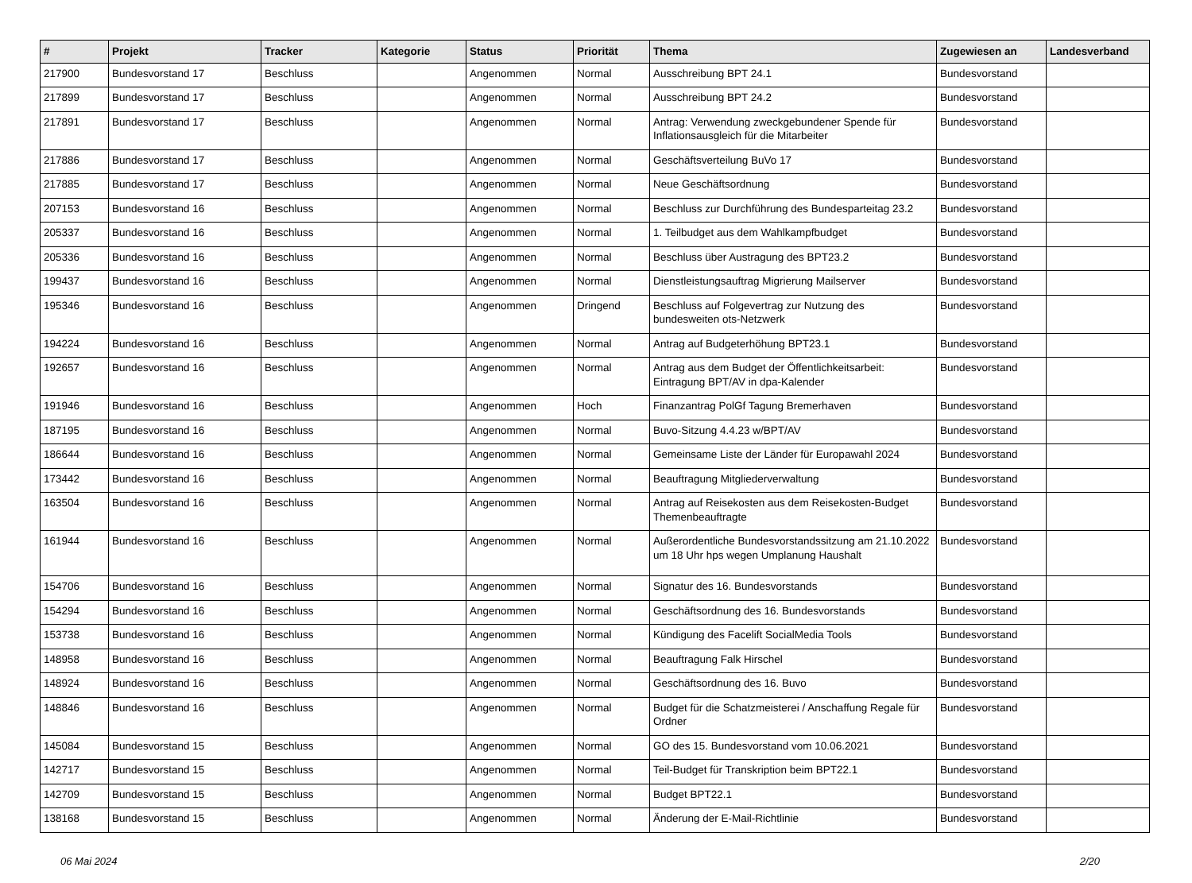| # | Projekt | Tracker | Kategorie | Status | Priorität | Thema | Zugewiesen an | Landesverband |
| --- | --- | --- | --- | --- | --- | --- | --- | --- |
| 217900 | Bundesvorstand 17 | Beschluss | | Angenommen | Normal | Ausschreibung BPT 24.1 | Bundesvorstand | |
| 217899 | Bundesvorstand 17 | Beschluss | | Angenommen | Normal | Ausschreibung BPT 24.2 | Bundesvorstand | |
| 217891 | Bundesvorstand 17 | Beschluss | | Angenommen | Normal | Antrag: Verwendung zweckgebundener Spende für Inflationsausgleich für die Mitarbeiter | Bundesvorstand | |
| 217886 | Bundesvorstand 17 | Beschluss | | Angenommen | Normal | Geschäftsverteilung BuVo 17 | Bundesvorstand | |
| 217885 | Bundesvorstand 17 | Beschluss | | Angenommen | Normal | Neue Geschäftsordnung | Bundesvorstand | |
| 207153 | Bundesvorstand 16 | Beschluss | | Angenommen | Normal | Beschluss zur Durchführung des Bundesparteitag 23.2 | Bundesvorstand | |
| 205337 | Bundesvorstand 16 | Beschluss | | Angenommen | Normal | 1. Teilbudget aus dem Wahlkampfbudget | Bundesvorstand | |
| 205336 | Bundesvorstand 16 | Beschluss | | Angenommen | Normal | Beschluss über Austragung des BPT23.2 | Bundesvorstand | |
| 199437 | Bundesvorstand 16 | Beschluss | | Angenommen | Normal | Dienstleistungsauftrag Migrierung Mailserver | Bundesvorstand | |
| 195346 | Bundesvorstand 16 | Beschluss | | Angenommen | Dringend | Beschluss auf Folgevertrag zur Nutzung des bundesweiten ots-Netzwerk | Bundesvorstand | |
| 194224 | Bundesvorstand 16 | Beschluss | | Angenommen | Normal | Antrag auf Budgeterhöhung BPT23.1 | Bundesvorstand | |
| 192657 | Bundesvorstand 16 | Beschluss | | Angenommen | Normal | Antrag aus dem Budget der Öffentlichkeitsarbeit: Eintragung BPT/AV in dpa-Kalender | Bundesvorstand | |
| 191946 | Bundesvorstand 16 | Beschluss | | Angenommen | Hoch | Finanzantrag PolGf Tagung Bremerhaven | Bundesvorstand | |
| 187195 | Bundesvorstand 16 | Beschluss | | Angenommen | Normal | Buvo-Sitzung 4.4.23 w/BPT/AV | Bundesvorstand | |
| 186644 | Bundesvorstand 16 | Beschluss | | Angenommen | Normal | Gemeinsame Liste der Länder für Europawahl 2024 | Bundesvorstand | |
| 173442 | Bundesvorstand 16 | Beschluss | | Angenommen | Normal | Beauftragung Mitgliederverwaltung | Bundesvorstand | |
| 163504 | Bundesvorstand 16 | Beschluss | | Angenommen | Normal | Antrag auf Reisekosten aus dem Reisekosten-Budget Themenbeauftragte | Bundesvorstand | |
| 161944 | Bundesvorstand 16 | Beschluss | | Angenommen | Normal | Außerordentliche Bundesvorstandssitzung am 21.10.2022 um 18 Uhr hps wegen Umplanung Haushalt | Bundesvorstand | |
| 154706 | Bundesvorstand 16 | Beschluss | | Angenommen | Normal | Signatur des 16. Bundesvorstands | Bundesvorstand | |
| 154294 | Bundesvorstand 16 | Beschluss | | Angenommen | Normal | Geschäftsordnung des 16. Bundesvorstands | Bundesvorstand | |
| 153738 | Bundesvorstand 16 | Beschluss | | Angenommen | Normal | Kündigung des Facelift SocialMedia Tools | Bundesvorstand | |
| 148958 | Bundesvorstand 16 | Beschluss | | Angenommen | Normal | Beauftragung Falk Hirschel | Bundesvorstand | |
| 148924 | Bundesvorstand 16 | Beschluss | | Angenommen | Normal | Geschäftsordnung des 16. Buvo | Bundesvorstand | |
| 148846 | Bundesvorstand 16 | Beschluss | | Angenommen | Normal | Budget für die Schatzmeisterei / Anschaffung Regale für Ordner | Bundesvorstand | |
| 145084 | Bundesvorstand 15 | Beschluss | | Angenommen | Normal | GO des 15. Bundesvorstand vom 10.06.2021 | Bundesvorstand | |
| 142717 | Bundesvorstand 15 | Beschluss | | Angenommen | Normal | Teil-Budget für Transkription beim BPT22.1 | Bundesvorstand | |
| 142709 | Bundesvorstand 15 | Beschluss | | Angenommen | Normal | Budget BPT22.1 | Bundesvorstand | |
| 138168 | Bundesvorstand 15 | Beschluss | | Angenommen | Normal | Änderung der E-Mail-Richtlinie | Bundesvorstand | |
06 Mai 2024 2/20